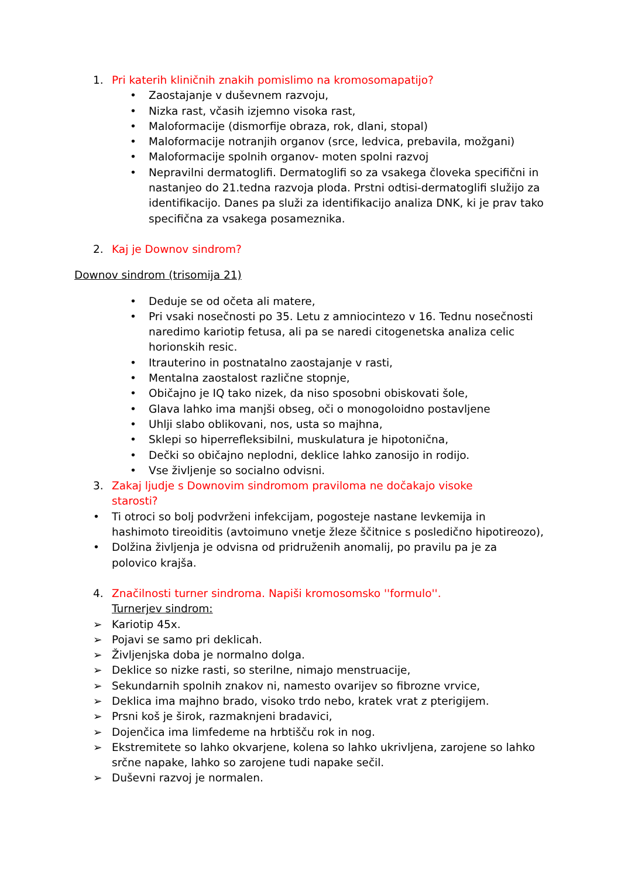1. Pri katerih kliničnih znakih pomislimo na kromosomapatijo?
• Zaostajanje v duševnem razvoju,
• Nizka rast, včasih izjemno visoka rast,
• Maloformacije (dismorfije obraza, rok, dlani, stopal)
• Maloformacije notranjih organov (srce, ledvica, prebavila, možgani)
• Maloformacije spolnih organov- moten spolni razvoj
• Nepravilni dermatoglifi. Dermatoglifi so za vsakega človeka specifični in nastanjeo do 21.tedna razvoja ploda. Prstni odtisi-dermatoglifi služijo za identifikacijo. Danes pa služi za identifikacijo analiza DNK, ki je prav tako specifična za vsakega posameznika.
2. Kaj je Downov sindrom?
Downov sindrom (trisomija 21)
• Deduje se od očeta ali matere,
• Pri vsaki nosečnosti po 35. Letu z amniocintezo v 16. Tednu nosečnosti naredimo kariotip fetusa, ali pa se naredi citogenetska analiza celic horionskih resic.
• Itrauterino in postnatalno zaostajanje v rasti,
• Mentalna zaostalost različne stopnje,
• Običajno je IQ tako nizek, da niso sposobni obiskovati šole,
• Glava lahko ima manjši obseg, oči o monogoloidno postavljene
• Uhlji slabo oblikovani, nos, usta so majhna,
• Sklepi so hiperrefleksibilni, muskulatura je hipotonična,
• Dečki so običajno neplodni, deklice lahko zanosijo in rodijo.
• Vse življenje so socialno odvisni.
3. Zakaj ljudje s Downovim sindromom praviloma ne dočakajo visoke starosti?
• Ti otroci so bolj podvrženi infekcijam, pogosteje nastane levkemija in hashimoto tireoiditis (avtoimuno vnetje žleze ščitnice s posledično hipotireozo),
• Dolžina življenja je odvisna od pridruženih anomalij, po pravilu pa je za polovico krajša.
4. Značilnosti turner sindroma. Napiši kromosomsko ''formulo''.
Turnerjev sindrom:
➢ Kariotip 45x.
➢ Pojavi se samo pri deklicah.
➢ Življenjska doba je normalno dolga.
➢ Deklice so nizke rasti, so sterilne, nimajo menstruacije,
➢ Sekundarnih spolnih znakov ni, namesto ovarijev so fibrozne vrvice,
➢ Deklica ima majhno brado, visoko trdo nebo, kratek vrat z pterigijem.
➢ Prsni koš je širok, razmaknjeni bradavici,
➢ Dojenčica ima limfedeme na hrbtišču rok in nog.
➢ Ekstremitete so lahko okvarjene, kolena so lahko ukrivljena, zarojene so lahko srčne napake, lahko so zarojene tudi napake sečil.
➢ Duševni razvoj je normalen.